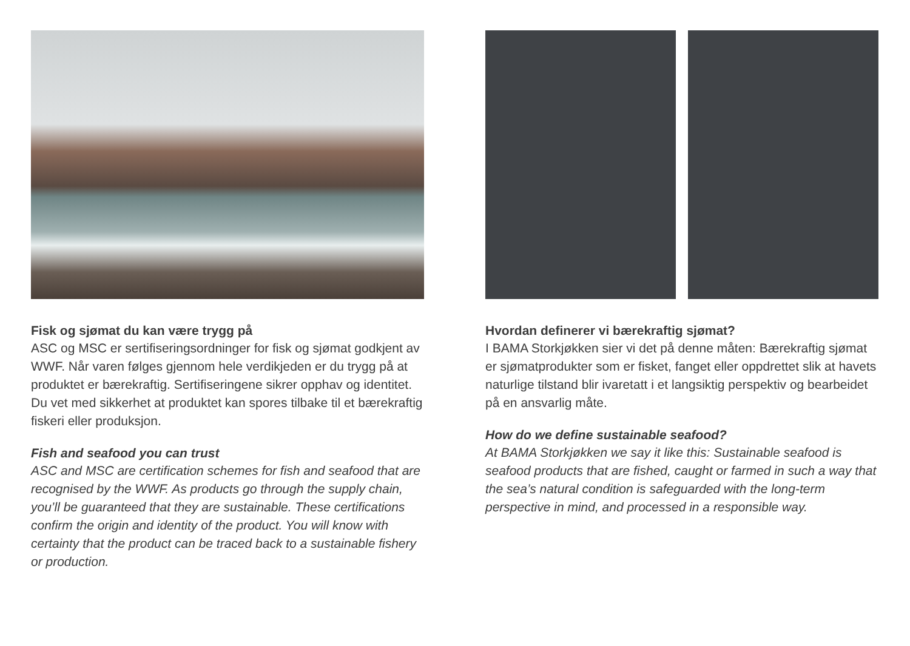Fisk og sjømat du kan være trygg på
ASC og MSC er sertifiseringsordninger for fisk og sjømat godkjent av WWF. Når varen følges gjennom hele verdikjeden er du trygg på at produktet er bærekraftig. Sertifiseringene sikrer opphav og identitet. Du vet med sikkerhet at produktet kan spores tilbake til et bærekraftig fiskeri eller produksjon.
Fish and seafood you can trust
ASC and MSC are certification schemes for fish and seafood that are recognised by the WWF. As products go through the supply chain, you’ll be guaranteed that they are sustainable. These certifications confirm the origin and identity of the product. You will know with certainty that the product can be traced back to a sustainable fishery or production.
Hvordan definerer vi bærekraftig sjømat?
I BAMA Storkjøkken sier vi det på denne måten: Bærekraftig sjømat er sjømatprodukter som er fisket, fanget eller oppdrettet slik at havets naturlige tilstand blir ivaretatt i et langsiktig perspektiv og bearbeidet på en ansvarlig måte.
How do we define sustainable seafood?
At BAMA Storkjøkken we say it like this: Sustainable seafood is seafood products that are fished, caught or farmed in such a way that the sea’s natural condition is safeguarded with the long-term perspective in mind, and processed in a responsible way.